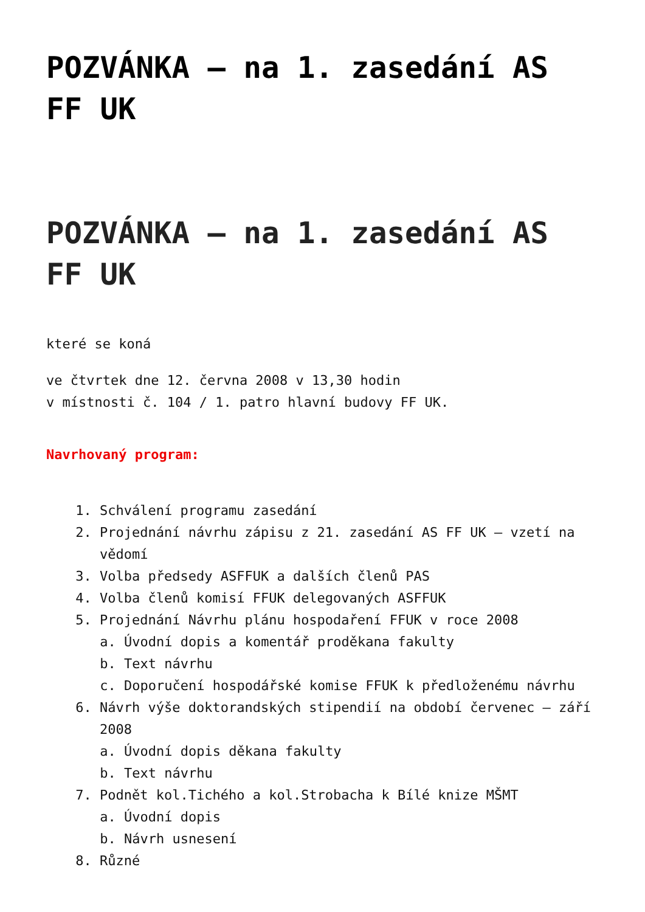POZVÁNKA – na 1. zasedání AS FF UK
POZVÁNKA – na 1. zasedání AS FF UK
které se koná
ve čtvrtek dne 12. června 2008 v 13,30 hodin
v místnosti č. 104 / 1. patro hlavní budovy FF UK.
Navrhovaný program:
1. Schválení programu zasedání
2. Projednání návrhu zápisu z 21. zasedání AS FF UK – vzetí na vědomí
3. Volba předsedy ASFFUK a dalších členů PAS
4. Volba členů komisí FFUK delegovaných ASFFUK
5. Projednání Návrhu plánu hospodaření FFUK v roce 2008
a. Úvodní dopis a komentář proděkana fakulty
b. Text návrhu
c. Doporučení hospodářské komise FFUK k předloženému návrhu
6. Návrh výše doktorandských stipendií na období červenec – září 2008
a. Úvodní dopis děkana fakulty
b. Text návrhu
7. Podnět kol.Tichého a kol.Strobacha k Bílé knize MŠMT
a. Úvodní dopis
b. Návrh usnesení
8. Různé